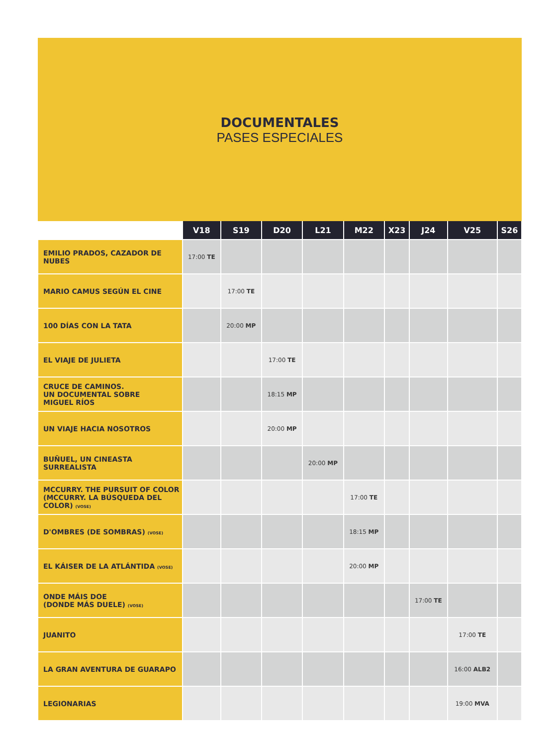DOCUMENTALES
PASES ESPECIALES
| | V18 | S19 | D20 | L21 | M22 | X23 | J24 | V25 | S26 |
| --- | --- | --- | --- | --- | --- | --- | --- | --- | --- |
| EMILIO PRADOS, CAZADOR DE NUBES | 17:00 TE | | | | | | | | |
| MARIO CAMUS SEGÚN EL CINE | | 17:00 TE | | | | | | | |
| 100 DÍAS CON LA TATA | | 20:00 MP | | | | | | | |
| EL VIAJE DE JULIETA | | | 17:00 TE | | | | | | |
| CRUCE DE CAMINOS. UN DOCUMENTAL SOBRE MIGUEL RÍOS | | | 18:15 MP | | | | | | |
| UN VIAJE HACIA NOSOTROS | | | 20:00 MP | | | | | | |
| BUÑUEL, UN CINEASTA SURREALISTA | | | | 20:00 MP | | | | | |
| MCCURRY. THE PURSUIT OF COLOR (MCCURRY. LA BÚSQUEDA DEL COLOR) (VOSE) | | | | | 17:00 TE | | | | |
| D'OMBRES (DE SOMBRAS) (VOSE) | | | | | 18:15 MP | | | | |
| EL KÁISER DE LA ATLÁNTIDA (VOSE) | | | | | 20:00 MP | | | | |
| ONDE MÁIS DOE (DONDE MÁS DUELE) (VOSE) | | | | | | | 17:00 TE | | |
| JUANITO | | | | | | | | 17:00 TE | |
| LA GRAN AVENTURA DE GUARAPO | | | | | | | | 16:00 ALB2 | |
| LEGIONARIAS | | | | | | | | 19:00 MVA | |